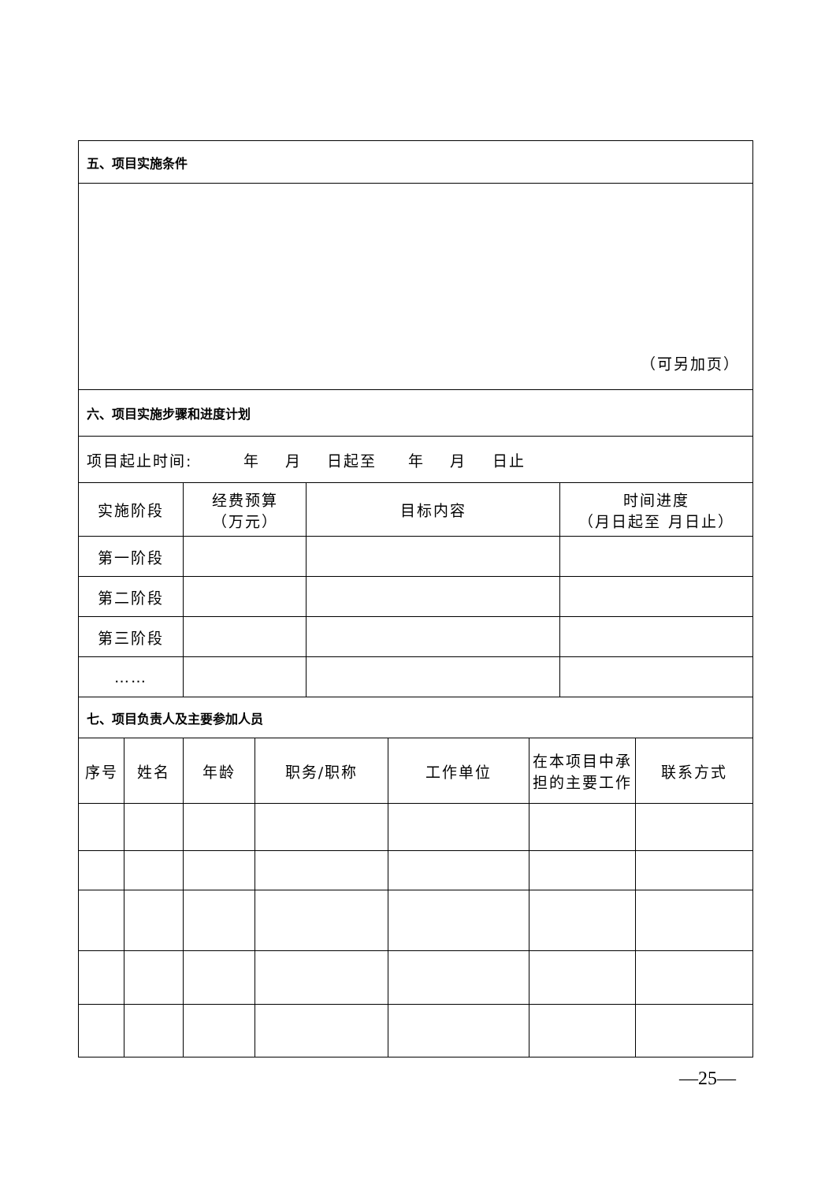| 五、项目实施条件 | | | | | | | | |
| （可另加页） | | | | | | | | |
| 六、项目实施步骤和进度计划 | | | | | | | | |
| 项目起止时间: 年 月 日起至 年 月 日止 | | | | | | | | |
| 实施阶段 | | 经费预算 （万元） | | 目标内容 | | | 时间进度 （月日起至 月日止） | |
| 第一阶段 | | | | | | | | |
| 第二阶段 | | | | | | | | |
| 第三阶段 | | | | | | | | |
| …… | | | | | | | | |
| 七、项目负责人及主要参加人员 | | | | | | | | |
| 序号 | 姓名 | 年龄 | 职务/职称 | | 工作单位 | 在本项目中承担的主要工作 | | 联系方式 |
—25—